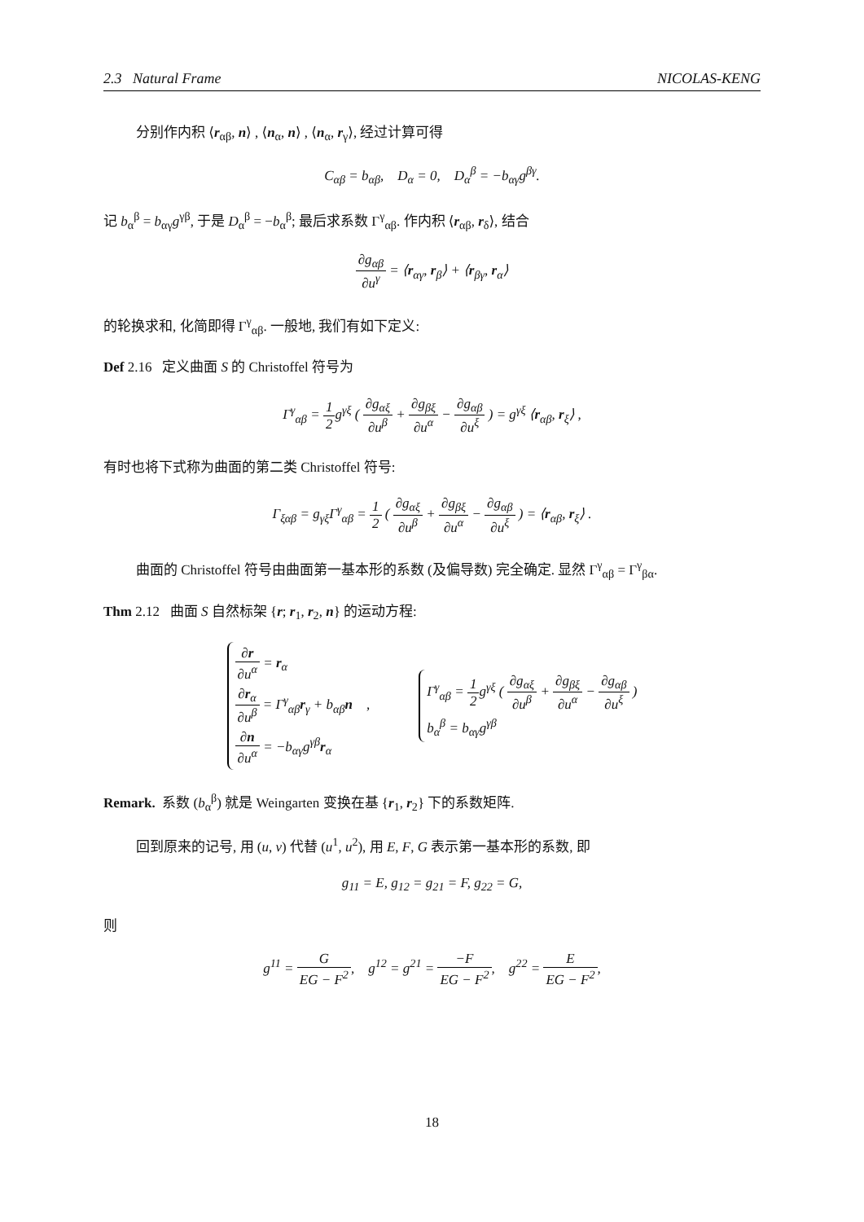2.3 Natural Frame NICOLAS-KENG
分别作内积 ⟨r<sub>αβ</sub>, n⟩ , ⟨n<sub>α</sub>, n⟩ , ⟨n<sub>α</sub>, r<sub>γ</sub>⟩, 经过计算可得
C<sub>αβ</sub> = b<sub>αβ</sub>, D<sub>α</sub> = 0, D<sub>α</sub><sup>β</sup> = −b<sub>αγ</sub>g<sup>βγ</sup>.
记 b<sub>α</sub><sup>β</sup> = b<sub>αγ</sub>g<sup>γβ</sup>, 于是 D<sub>α</sub><sup>β</sup> = −b<sub>α</sub><sup>β</sup>; 最后求系数 Γ<sup>γ</sup><sub>αβ</sub>. 作内积 ⟨r<sub>αβ</sub>, r<sub>δ</sub>⟩, 结合
∂g<sub>αβ</sub> ∂u<sup>γ</sup> = ⟨r<sub>αγ</sub>, r<sub>β</sub>⟩ + ⟨r<sub>βγ</sub>, r<sub>α</sub>⟩
的轮换求和, 化简即得 Γ<sup>γ</sup><sub>αβ</sub>. 一般地, 我们有如下定义:
Def 2.16 定义曲面 S 的 Christoffel 符号为
Γ<sup>γ</sup><sub>αβ</sub> = 1 2g<sup>γξ</sup> ( ∂g<sub>αξ</sub> ∂u<sup>β</sup> + ∂g<sub>βξ</sub> ∂u<sup>α</sup> − ∂g<sub>αβ</sub> ∂u<sup>ξ</sup> ) = g<sup>γξ</sup> ⟨r<sub>αβ</sub>, r<sub>ξ</sub>⟩ ,
有时也将下式称为曲面的第二类 Christoffel 符号:
Γ<sub>ξαβ</sub> = g<sub>γξ</sub>Γ<sup>γ</sup><sub>αβ</sub> = 1 2 ( ∂g<sub>αξ</sub> ∂u<sup>β</sup> + ∂g<sub>βξ</sub> ∂u<sup>α</sup> − ∂g<sub>αβ</sub> ∂u<sup>ξ</sup> ) = ⟨r<sub>αβ</sub>, r<sub>ξ</sub>⟩ .
曲面的 Christoffel 符号由曲面第一基本形的系数 (及偏导数) 完全确定. 显然 Γ<sup>γ</sup><sub>αβ</sub> = Γ<sup>γ</sup><sub>βα</sub>.
Thm 2.12 曲面 S 自然标架 {r; r<sub>1</sub>, r<sub>2</sub>, n} 的运动方程:
∂r ∂u<sup>α</sup> = r<sub>α</sub>
∂r<sub>α</sub> ∂u<sup>β</sup> = Γ<sup>γ</sup><sub>αβ</sub>r<sub>γ</sub> + b<sub>αβ</sub>n ,
∂n ∂u<sup>α</sup> = −b<sub>αγ</sub>g<sup>γβ</sup>r<sub>α</sub>
Γ<sup>γ</sup><sub>αβ</sub> = 1 2g<sup>γξ</sup> ( ∂g<sub>αξ</sub> ∂u<sup>β</sup> + ∂g<sub>βξ</sub> ∂u<sup>α</sup> − ∂g<sub>αβ</sub> ∂u<sup>ξ</sup> )
b<sub>α</sub><sup>β</sup> = b<sub>αγ</sub>g<sup>γβ</sup>
Remark. 系数 (b<sub>α</sub><sup>β</sup>) 就是 Weingarten 变换在基 {r<sub>1</sub>, r<sub>2</sub>} 下的系数矩阵.
回到原来的记号, 用 (u, v) 代替 (u<sup>1</sup>, u<sup>2</sup>), 用 E, F, G 表示第一基本形的系数, 即
g<sub>11</sub> = E, g<sub>12</sub> = g<sub>21</sub> = F, g<sub>22</sub> = G,
则
g<sup>11</sup> = G EG − F<sup>2</sup>, g<sup>12</sup> = g<sup>21</sup> = −F EG − F<sup>2</sup>, g<sup>22</sup> = E EG − F<sup>2</sup>,
18